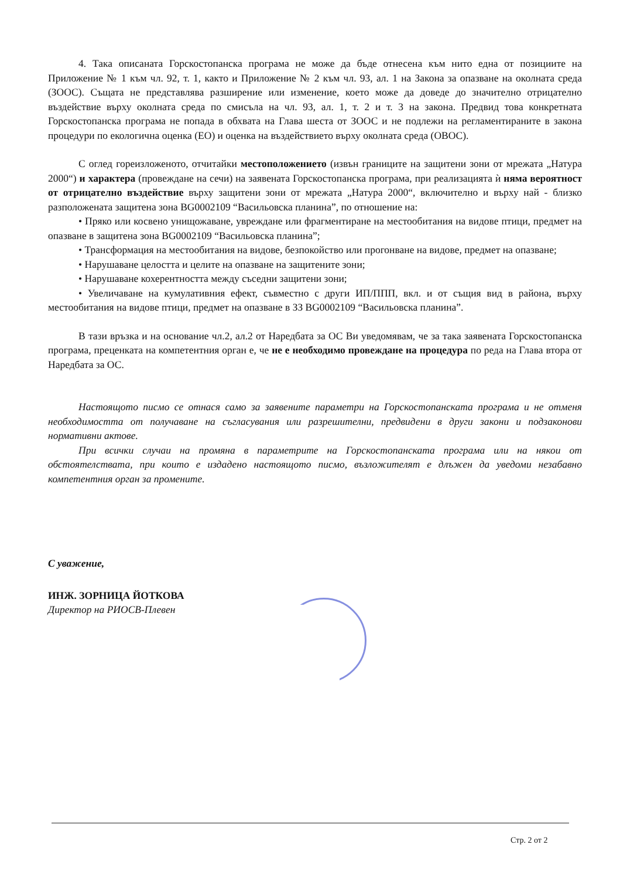4. Така описаната Горскостопанска програма не може да бъде отнесена към нито една от позициите на Приложение № 1 към чл. 92, т. 1, както и Приложение № 2 към чл. 93, ал. 1 на Закона за опазване на околната среда (ЗООС). Същата не представлява разширение или изменение, което може да доведе до значително отрицателно въздействие върху околната среда по смисъла на чл. 93, ал. 1, т. 2 и т. 3 на закона. Предвид това конкретната Горскостопанска програма не попада в обхвата на Глава шеста от ЗООС и не подлежи на регламентираните в закона процедури по екологична оценка (ЕО) и оценка на въздействието върху околната среда (ОВОС).
С оглед гореизложеното, отчитайки местоположението (извън границите на защитени зони от мрежата „Натура 2000“) и характера (провеждане на сечи) на заявената Горскостопанска програма, при реализацията ѝ няма вероятност от отрицателно въздействие върху защитени зони от мрежата „Натура 2000“, включително и върху най - близко разположената защитена зона BG0002109 “Васильовска планина”, по отношение на:
• Пряко или косвено унищожаване, увреждане или фрагментиране на местообитания на видове птици, предмет на опазване в защитена зона BG0002109 “Васильовска планина”;
• Трансформация на местообитания на видове, безпокойство или прогонване на видове, предмет на опазване;
• Нарушаване целостта и целите на опазване на защитените зони;
• Нарушаване кохерентността между съседни защитени зони;
• Увеличаване на кумулативния ефект, съвместно с други ИП/ППП, вкл. и от същия вид в района, върху местообитания на видове птици, предмет на опазване в ЗЗ BG0002109 “Васильовска планина”.
В тази връзка и на основание чл.2, ал.2 от Наредбата за ОС Ви уведомявам, че за така заявената Горскостопанска програма, преценката на компетентния орган е, че не е необходимо провеждане на процедура по реда на Глава втора от Наредбата за ОС.
Настоящото писмо се отнася само за заявените параметри на Горскостопанската програма и не отменя необходимостта от получаване на съгласувания или разрешителни, предвидени в други закони и подзаконови нормативни актове.
При всички случаи на промяна в параметрите на Горскостопанската програма или на някои от обстоятелствата, при които е издадено настоящото писмо, възложителят е длъжен да уведоми незабавно компетентния орган за промените.
С уважение,
ИНЖ. ЗОРНИЦА ЙОТКОВА
Директор на РИОСВ-Плевен
Стр. 2 от 2